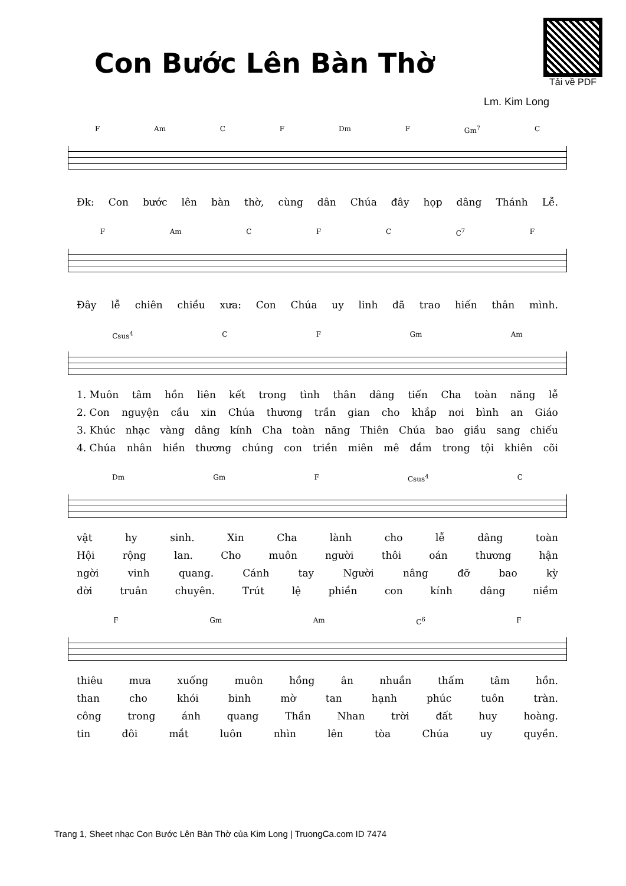Con Bước Lên Bàn Thờ
Tải về PDF
Lm. Kim Long
F Am C F Dm F Gm<sup>7</sup> C
Đk: Con bước lên bàn thờ, cùng dân Chúa đây họp dâng Thánh Lễ.
F Am C F C C<sup>7</sup> F
Đây lễ chiên chiều xưa: Con Chúa uy linh đã trao hiến thân mình.
Csus<sup>4</sup> C F Gm Am
1. Muôn tâm hồn liên kết trong tình thân dâng tiến Cha toàn năng lễ
2. Con nguyện cầu xin Chúa thương trần gian cho khắp nơi bình an Giáo
3. Khúc nhạc vàng dâng kính Cha toàn năng Thiên Chúa bao giầu sang chiếu
4. Chúa nhân hiền thương chúng con triền miên mê đắm trong tội khiên cõi
Dm Gm F Csus<sup>4</sup> C
vật hy sinh. Xin Cha lành cho lễ dâng toàn
Hội rộng lan. Cho muôn người thôi oán thương hận
ngời vinh quang. Cánh tay Người nâng đỡ bao kỳ
đời truân chuyên. Trút lệ phiền con kính dâng niềm
F Gm Am C<sup>6</sup> F
thiêu mưa xuống muôn hồng ân nhuần thấm tâm hồn.
than cho khói binh mờ tan hạnh phúc tuôn tràn.
công trong ánh quang Thần Nhan trời đất huy hoàng.
tin đôi mắt luôn nhìn lên tòa Chúa uy quyền.
Trang 1, Sheet nhạc Con Bước Lên Bàn Thờ của Kim Long | TruongCa.com ID 7474